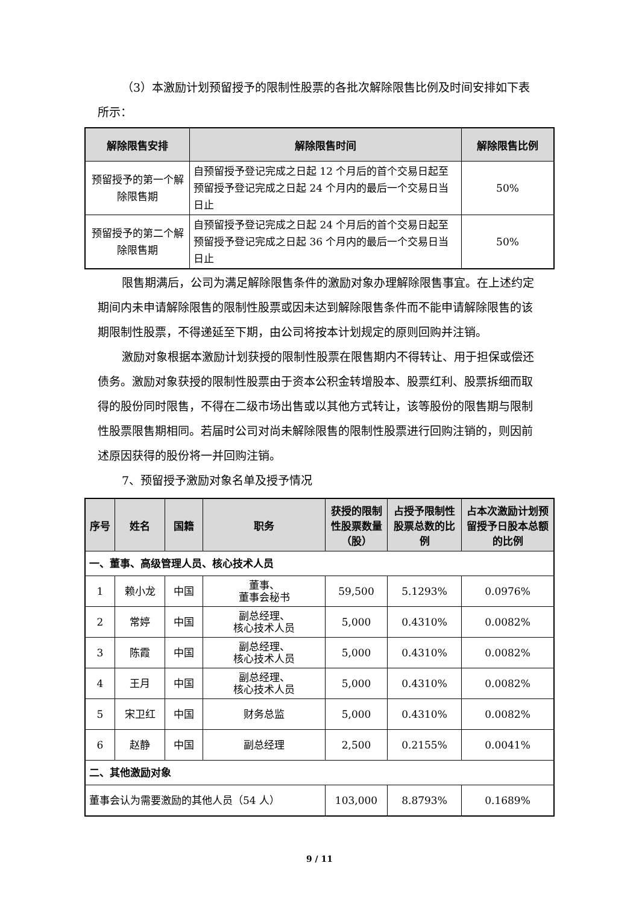（3）本激励计划预留授予的限制性股票的各批次解除限售比例及时间安排如下表所示：
| 解除限售安排 | 解除限售时间 | 解除限售比例 |
| --- | --- | --- |
| 预留授予的第一个解除限售期 | 自预留授予登记完成之日起 12 个月后的首个交易日起至预留授予登记完成之日起 24 个月内的最后一个交易日当日止 | 50% |
| 预留授予的第二个解除限售期 | 自预留授予登记完成之日起 24 个月后的首个交易日起至预留授予登记完成之日起 36 个月内的最后一个交易日当日止 | 50% |
限售期满后，公司为满足解除限售条件的激励对象办理解除限售事宜。在上述约定期间内未申请解除限售的限制性股票或因未达到解除限售条件而不能申请解除限售的该期限制性股票，不得递延至下期，由公司将按本计划规定的原则回购并注销。
激励对象根据本激励计划获授的限制性股票在限售期内不得转让、用于担保或偿还债务。激励对象获授的限制性股票由于资本公积金转增股本、股票红利、股票拆细而取得的股份同时限售，不得在二级市场出售或以其他方式转让，该等股份的限售期与限制性股票限售期相同。若届时公司对尚未解除限售的限制性股票进行回购注销的，则因前述原因获得的股份将一并回购注销。
7、预留授予激励对象名单及授予情况
| 序号 | 姓名 | 国籍 | 职务 | 获授的限制性股票数量（股） | 占授予限制性股票总数的比例 | 占本次激励计划预留授予日股本总额的比例 |
| --- | --- | --- | --- | --- | --- | --- |
| 一、董事、高级管理人员、核心技术人员 | | | | | | |
| 1 | 赖小龙 | 中国 | 董事、 董事会秘书 | 59,500 | 5.1293% | 0.0976% |
| 2 | 常婷 | 中国 | 副总经理、 核心技术人员 | 5,000 | 0.4310% | 0.0082% |
| 3 | 陈霞 | 中国 | 副总经理、 核心技术人员 | 5,000 | 0.4310% | 0.0082% |
| 4 | 王月 | 中国 | 副总经理、 核心技术人员 | 5,000 | 0.4310% | 0.0082% |
| 5 | 宋卫红 | 中国 | 财务总监 | 5,000 | 0.4310% | 0.0082% |
| 6 | 赵静 | 中国 | 副总经理 | 2,500 | 0.2155% | 0.0041% |
| 二、其他激励对象 | | | | | | |
| 董事会认为需要激励的其他人员（54 人） | | | | 103,000 | 8.8793% | 0.1689% |
9 / 11